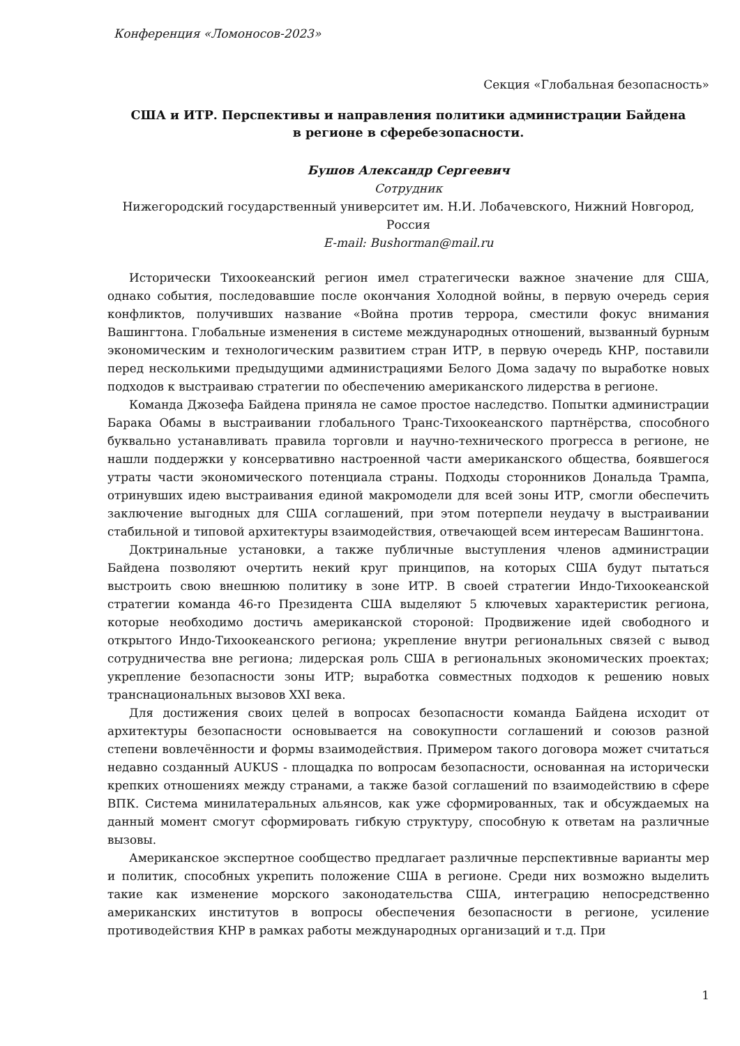Конференция «Ломоносов-2023»
Секция «Глобальная безопасность»
США и ИТР. Перспективы и направления политики администрации Байдена
в регионе в сферебезопасности.
Бушов Александр Сергеевич
Сотрудник
Нижегородский государственный университет им. Н.И. Лобачевского, Нижний Новгород, Россия
E-mail: Bushorman@mail.ru
Исторически Тихоокеанский регион имел стратегически важное значение для США, однако события, последовавшие после окончания Холодной войны, в первую очередь серия конфликтов, получивших название «Война против террора, сместили фокус внимания Вашингтона. Глобальные изменения в системе международных отношений, вызванный бурным экономическим и технологическим развитием стран ИТР, в первую очередь КНР, поставили перед несколькими предыдущими администрациями Белого Дома задачу по выработке новых подходов к выстраиваю стратегии по обеспечению американского лидерства в регионе.
Команда Джозефа Байдена приняла не самое простое наследство. Попытки администрации Барака Обамы в выстраивании глобального Транс-Тихоокеанского партнёрства, способного буквально устанавливать правила торговли и научно-технического прогресса в регионе, не нашли поддержки у консервативно настроенной части американского общества, боявшегося утраты части экономического потенциала страны. Подходы сторонников Дональда Трампа, отринувших идею выстраивания единой макромодели для всей зоны ИТР, смогли обеспечить заключение выгодных для США соглашений, при этом потерпели неудачу в выстраивании стабильной и типовой архитектуры взаимодействия, отвечающей всем интересам Вашингтона.
Доктринальные установки, а также публичные выступления членов администрации Байдена позволяют очертить некий круг принципов, на которых США будут пытаться выстроить свою внешнюю политику в зоне ИТР. В своей стратегии Индо-Тихоокеанской стратегии команда 46-го Президента США выделяют 5 ключевых характеристик региона, которые необходимо достичь американской стороной: Продвижение идей свободного и открытого Индо-Тихоокеанского региона; укрепление внутри региональных связей с вывод сотрудничества вне региона; лидерская роль США в региональных экономических проектах; укрепление безопасности зоны ИТР; выработка совместных подходов к решению новых транснациональных вызовов XXI века.
Для достижения своих целей в вопросах безопасности команда Байдена исходит от архитектуры безопасности основывается на совокупности соглашений и союзов разной степени вовлечённости и формы взаимодействия. Примером такого договора может считаться недавно созданный AUKUS - площадка по вопросам безопасности, основанная на исторически крепких отношениях между странами, а также базой соглашений по взаимодействию в сфере ВПК. Система минилатеральных альянсов, как уже сформированных, так и обсуждаемых на данный момент смогут сформировать гибкую структуру, способную к ответам на различные вызовы.
Американское экспертное сообщество предлагает различные перспективные варианты мер и политик, способных укрепить положение США в регионе. Среди них возможно выделить такие как изменение морского законодательства США, интеграцию непосредственно американских институтов в вопросы обеспечения безопасности в регионе, усиление противодействия КНР в рамках работы международных организаций и т.д. При
1